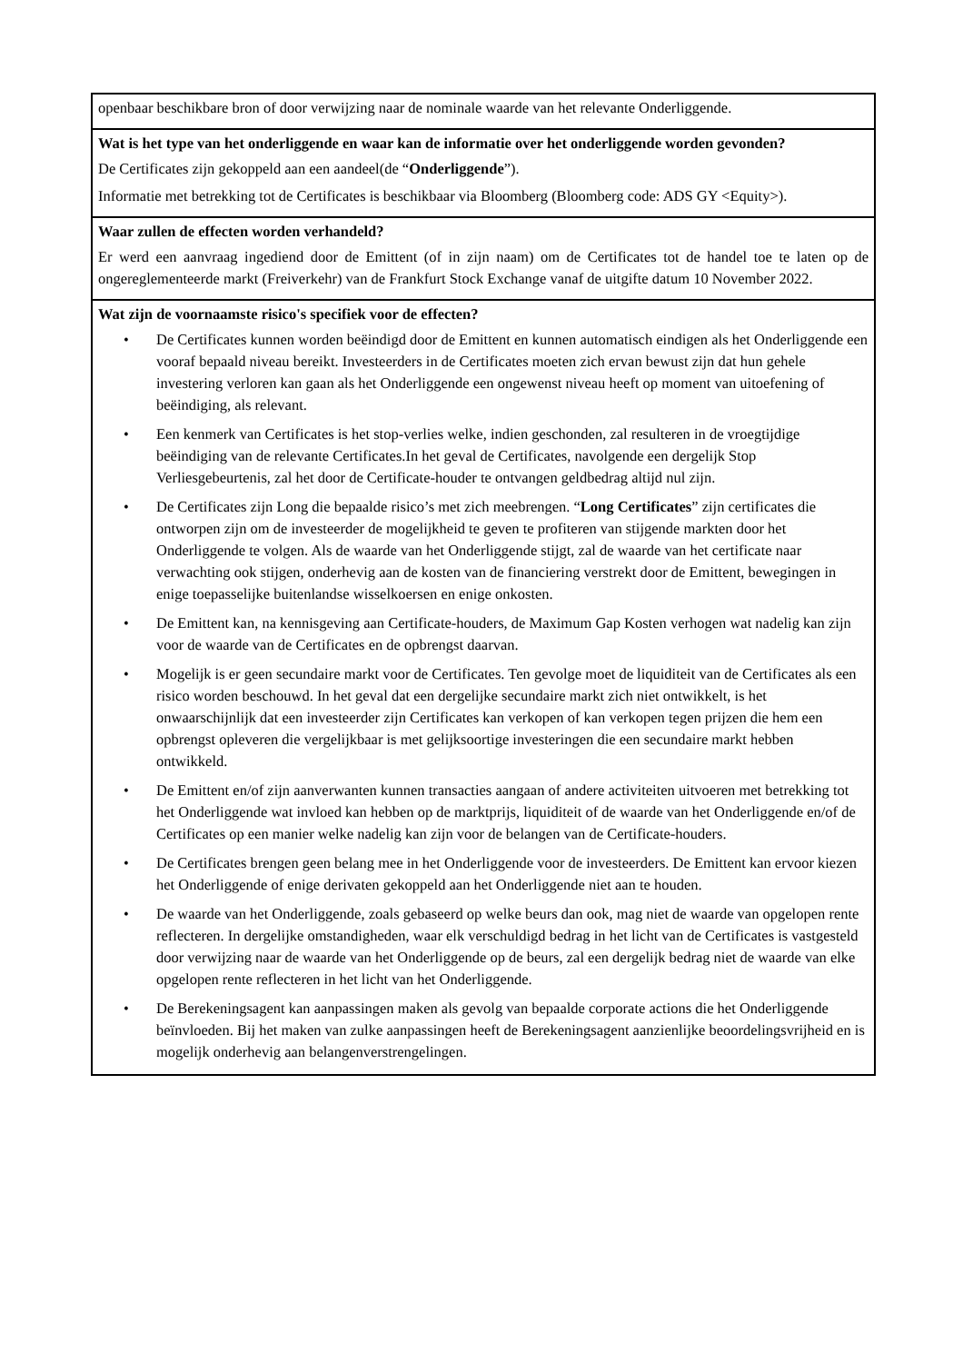openbaar beschikbare bron of door verwijzing naar de nominale waarde van het relevante Onderliggende.
Wat is het type van het onderliggende en waar kan de informatie over het onderliggende worden gevonden?
De Certificates zijn gekoppeld aan een aandeel(de “Onderliggende”).
Informatie met betrekking tot de Certificates is beschikbaar via Bloomberg (Bloomberg code: ADS GY <Equity>).
Waar zullen de effecten worden verhandeld?
Er werd een aanvraag ingediend door de Emittent (of in zijn naam) om de Certificates tot de handel toe te laten op de ongereglementeerde markt (Freiverkehr) van de Frankfurt Stock Exchange vanaf de uitgifte datum 10 November 2022.
Wat zijn de voornaamste risico's specifiek voor de effecten?
• De Certificates kunnen worden beëindigd door de Emittent en kunnen automatisch eindigen als het Onderliggende een vooraf bepaald niveau bereikt. Investeerders in de Certificates moeten zich ervan bewust zijn dat hun gehele investering verloren kan gaan als het Onderliggende een ongewenst niveau heeft op moment van uitoefening of beëindiging, als relevant.
• Een kenmerk van Certificates is het stop-verlies welke, indien geschonden, zal resulteren in de vroegtijdige beëindiging van de relevante Certificates.In het geval de Certificates, navolgende een dergelijk Stop Verliesgebeurtenis, zal het door de Certificate-houder te ontvangen geldbedrag altijd nul zijn.
• De Certificates zijn Long die bepaalde risico’s met zich meebrengen. “Long Certificates” zijn certificates die ontworpen zijn om de investeerder de mogelijkheid te geven te profiteren van stijgende markten door het Onderliggende te volgen. Als de waarde van het Onderliggende stijgt, zal de waarde van het certificate naar verwachting ook stijgen, onderhevig aan de kosten van de financiering verstrekt door de Emittent, bewegingen in enige toepasselijke buitenlandse wisselkoersen en enige onkosten.
• De Emittent kan, na kennisgeving aan Certificate-houders, de Maximum Gap Kosten verhogen wat nadelig kan zijn voor de waarde van de Certificates en de opbrengst daarvan.
• Mogelijk is er geen secundaire markt voor de Certificates. Ten gevolge moet de liquiditeit van de Certificates als een risico worden beschouwd. In het geval dat een dergelijke secundaire markt zich niet ontwikkelt, is het onwaarschijnlijk dat een investeerder zijn Certificates kan verkopen of kan verkopen tegen prijzen die hem een opbrengst opleveren die vergelijkbaar is met gelijksoortige investeringen die een secundaire markt hebben ontwikkeld.
• De Emittent en/of zijn aanverwanten kunnen transacties aangaan of andere activiteiten uitvoeren met betrekking tot het Onderliggende wat invloed kan hebben op de marktprijs, liquiditeit of de waarde van het Onderliggende en/of de Certificates op een manier welke nadelig kan zijn voor de belangen van de Certificate-houders.
• De Certificates brengen geen belang mee in het Onderliggende voor de investeerders. De Emittent kan ervoor kiezen het Onderliggende of enige derivaten gekoppeld aan het Onderliggende niet aan te houden.
• De waarde van het Onderliggende, zoals gebaseerd op welke beurs dan ook, mag niet de waarde van opgelopen rente reflecteren. In dergelijke omstandigheden, waar elk verschuldigd bedrag in het licht van de Certificates is vastgesteld door verwijzing naar de waarde van het Onderliggende op de beurs, zal een dergelijk bedrag niet de waarde van elke opgelopen rente reflecteren in het licht van het Onderliggende.
• De Berekeningsagent kan aanpassingen maken als gevolg van bepaalde corporate actions die het Onderliggende beïnvloeden. Bij het maken van zulke aanpassingen heeft de Berekeningsagent aanzienlijke beoordelingsvrijheid en is mogelijk onderhevig aan belangenverstrengelingen.